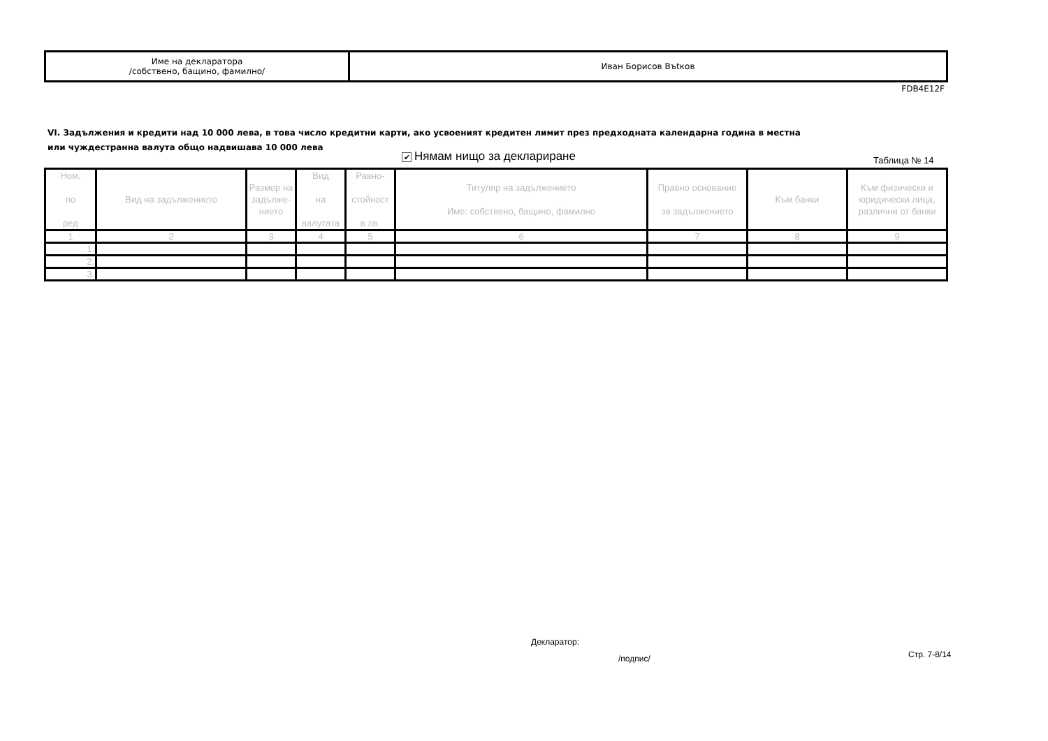| Име на декларатора /собствено, бащино, фамилно/ | Иван Борисов Въtков |
FDB4E12F
VI. Задължения и кредити над 10 000 лева, в това число кредитни карти, ако усвоеният кредитен лимит през предходната календарна година в местна или чуждестранна валута общо надвишава 10 000 лева
✔ Нямам нищо за деклариране Таблица № 14
| Ном. по ред | Вид на задължението | Размер на задълже-нието | Вид на валутата | Равно- стойност в лв. | Титуляр на задължението Име: собствено, бащино, фамилно | Правно основание за задължението | Към банки | Към физически и юридически лица, различни от банки |
| --- | --- | --- | --- | --- | --- | --- | --- | --- |
| 1 | 2 | 3 | 4 | 5 | 6 | 7 | 8 | 9 |
| 1. | | | | | | | | |
| 2. | | | | | | | | |
| 3. | | | | | | | | |
Декларатор:
/подпис/ Стр. 7-8/14